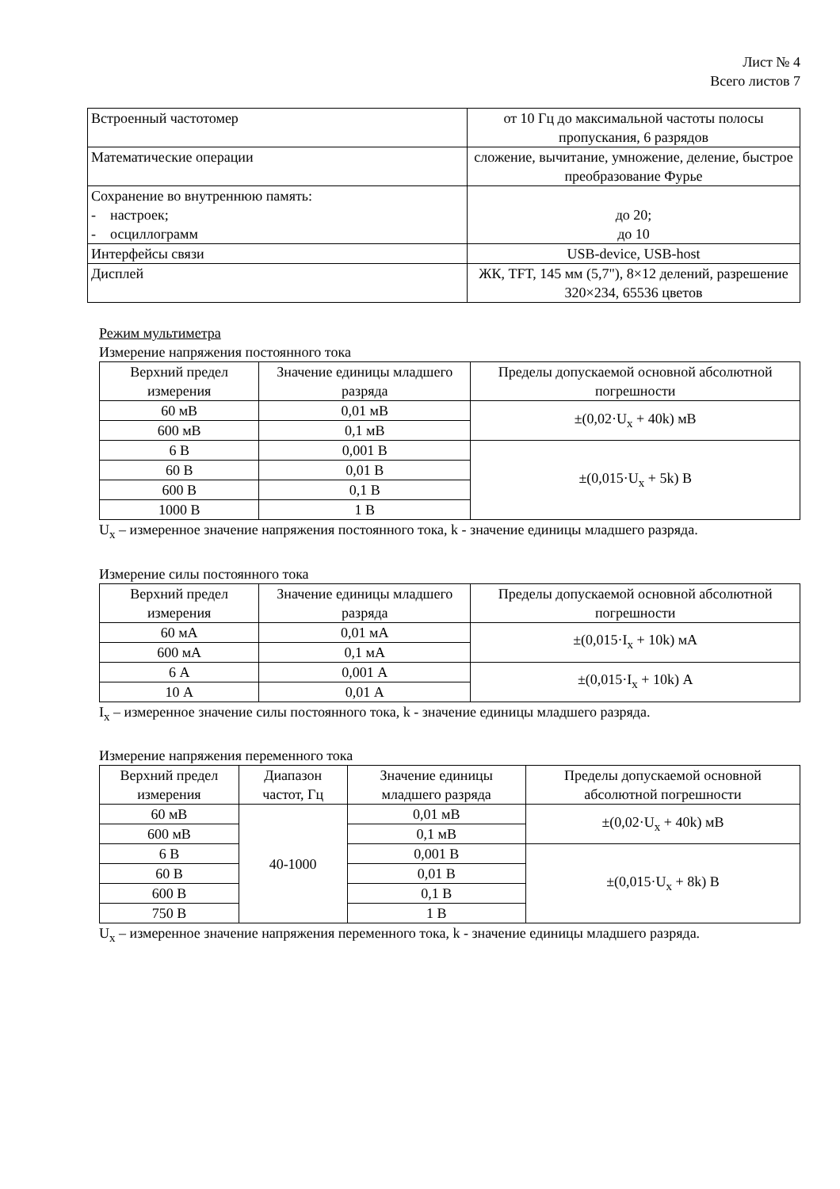Лист № 4
Всего листов 7
| Встроенный частотомер | от 10 Гц до максимальной частоты полосы пропускания, 6 разрядов |
| Математические операции | сложение, вычитание, умножение, деление, быстрое преобразование Фурье |
| Сохранение во внутреннюю память: - настроек; - осциллограмм | до 20; до 10 |
| Интерфейсы связи | USB-device, USB-host |
| Дисплей | ЖК, TFT, 145 мм (5,7"), 8×12 делений, разрешение 320×234, 65536 цветов |
Режим мультиметра
Измерение напряжения постоянного тока
| Верхний предел измерения | Значение единицы младшего разряда | Пределы допускаемой основной абсолютной погрешности |
| --- | --- | --- |
| 60 мВ | 0,01 мВ | ±(0,02·U<sub>x</sub> + 40k) мВ |
| 600 мВ | 0,1 мВ | |
| 6 В | 0,001 В | ±(0,015·U<sub>x</sub> + 5k) В |
| 60 В | 0,01 В | |
| 600 В | 0,1 В | |
| 1000 В | 1 В | |
U<sub>x</sub> – измеренное значение напряжения постоянного тока, k - значение единицы младшего разряда.
Измерение силы постоянного тока
| Верхний предел измерения | Значение единицы младшего разряда | Пределы допускаемой основной абсолютной погрешности |
| --- | --- | --- |
| 60 мА | 0,01 мА | ±(0,015·I<sub>x</sub> + 10k) мА |
| 600 мА | 0,1 мА | |
| 6 А | 0,001 А | ±(0,015·I<sub>x</sub> + 10k) А |
| 10 А | 0,01 А | |
I<sub>x</sub> – измеренное значение силы постоянного тока, k - значение единицы младшего разряда.
Измерение напряжения переменного тока
| Верхний предел измерения | Диапазон частот, Гц | Значение единицы младшего разряда | Пределы допускаемой основной абсолютной погрешности |
| --- | --- | --- | --- |
| 60 мВ | 40-1000 | 0,01 мВ | ±(0,02·U<sub>x</sub> + 40k) мВ |
| 600 мВ | | 0,1 мВ | |
| 6 В | | 0,001 В | ±(0,015·U<sub>x</sub> + 8k) В |
| 60 В | | 0,01 В | |
| 600 В | | 0,1 В | |
| 750 В | | 1 В | |
U<sub>x</sub> – измеренное значение напряжения переменного тока, k - значение единицы младшего разряда.